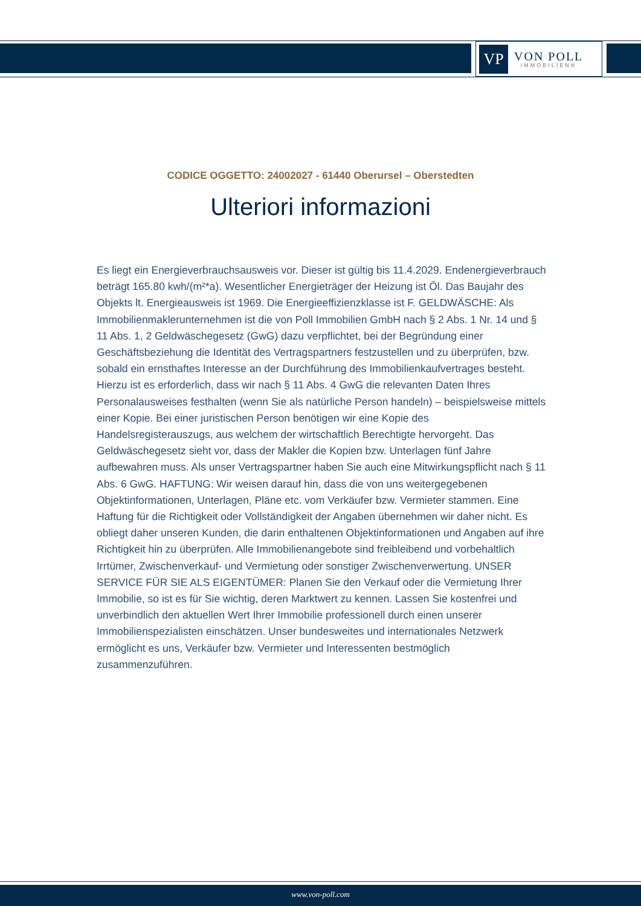VP
VON POLL
IMMOBILIEN®
CODICE OGGETTO: 24002027 - 61440 Oberursel – Oberstedten
Ulteriori informazioni
Es liegt ein Energieverbrauchsausweis vor. Dieser ist gültig bis 11.4.2029. Endenergieverbrauch beträgt 165.80 kwh/(m²*a). Wesentlicher Energieträger der Heizung ist Öl. Das Baujahr des Objekts lt. Energieausweis ist 1969. Die Energieeffizienzklasse ist F. GELDWÄSCHE: Als Immobilienmaklerunternehmen ist die von Poll Immobilien GmbH nach § 2 Abs. 1 Nr. 14 und § 11 Abs. 1, 2 Geldwäschegesetz (GwG) dazu verpflichtet, bei der Begründung einer Geschäftsbeziehung die Identität des Vertragspartners festzustellen und zu überprüfen, bzw. sobald ein ernsthaftes Interesse an der Durchführung des Immobilienkaufvertrages besteht. Hierzu ist es erforderlich, dass wir nach § 11 Abs. 4 GwG die relevanten Daten Ihres Personalausweises festhalten (wenn Sie als natürliche Person handeln) – beispielsweise mittels einer Kopie. Bei einer juristischen Person benötigen wir eine Kopie des Handelsregisterauszugs, aus welchem der wirtschaftlich Berechtigte hervorgeht. Das Geldwäschegesetz sieht vor, dass der Makler die Kopien bzw. Unterlagen fünf Jahre aufbewahren muss. Als unser Vertragspartner haben Sie auch eine Mitwirkungspflicht nach § 11 Abs. 6 GwG. HAFTUNG: Wir weisen darauf hin, dass die von uns weitergegebenen Objektinformationen, Unterlagen, Pläne etc. vom Verkäufer bzw. Vermieter stammen. Eine Haftung für die Richtigkeit oder Vollständigkeit der Angaben übernehmen wir daher nicht. Es obliegt daher unseren Kunden, die darin enthaltenen Objektinformationen und Angaben auf ihre Richtigkeit hin zu überprüfen. Alle Immobilienangebote sind freibleibend und vorbehaltlich Irrtümer, Zwischenverkauf- und Vermietung oder sonstiger Zwischenverwertung. UNSER SERVICE FÜR SIE ALS EIGENTÜMER: Planen Sie den Verkauf oder die Vermietung Ihrer Immobilie, so ist es für Sie wichtig, deren Marktwert zu kennen. Lassen Sie kostenfrei und unverbindlich den aktuellen Wert Ihrer Immobilie professionell durch einen unserer Immobilienspezialisten einschätzen. Unser bundesweites und internationales Netzwerk ermöglicht es uns, Verkäufer bzw. Vermieter und Interessenten bestmöglich zusammenzuführen.
www.von-poll.com